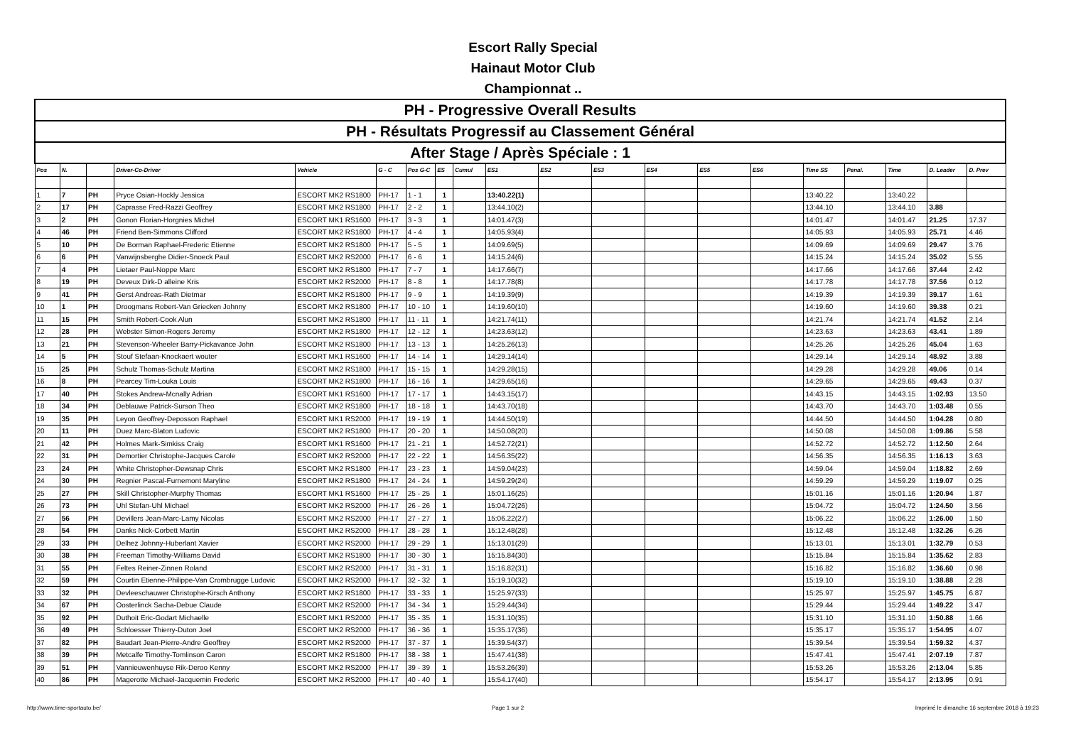Escort Rally Special
Hainaut Motor Club
Championnat ..
| PH - Progressive Overall Results | | | | | | | | | | | | | | | | | | | |
| PH - Résultats Progressif au Classement Général | | | | | | | | | | | | | | | | | | | |
| After Stage / Après Spéciale : 1 | | | | | | | | | | | | | | | | | | | |
| Pos | N. | | Driver-Co-Driver | Vehicle | G - C | Pos G-C | ES | Cumul | ES1 | ES2 | ES3 | ES4 | ES5 | ES6 | Time SS | Penal. | Time | D. Leader | D. Prev |
| 1 | 7 | PH | Pryce Osian-Hockly Jessica | ESCORT MK2 RS1800 | PH-17 | 1 - 1 | 1 | | 13:40.22(1) | | | | | | 13:40.22 | | 13:40.22 | | |
| 2 | 17 | PH | Caprasse Fred-Razzi Geoffrey | ESCORT MK2 RS1800 | PH-17 | 2 - 2 | 1 | | 13:44.10(2) | | | | | | 13:44.10 | | 13:44.10 | 3.88 | |
| 3 | 2 | PH | Gonon Florian-Horgnies Michel | ESCORT MK1 RS1600 | PH-17 | 3 - 3 | 1 | | 14:01.47(3) | | | | | | 14:01.47 | | 14:01.47 | 21.25 | 17.37 |
| 4 | 46 | PH | Friend Ben-Simmons Clifford | ESCORT MK2 RS1800 | PH-17 | 4 - 4 | 1 | | 14:05.93(4) | | | | | | 14:05.93 | | 14:05.93 | 25.71 | 4.46 |
| 5 | 10 | PH | De Borman Raphael-Frederic Etienne | ESCORT MK2 RS1800 | PH-17 | 5 - 5 | 1 | | 14:09.69(5) | | | | | | 14:09.69 | | 14:09.69 | 29.47 | 3.76 |
| 6 | 6 | PH | Vanwijnsberghe Didier-Snoeck Paul | ESCORT MK2 RS2000 | PH-17 | 6 - 6 | 1 | | 14:15.24(6) | | | | | | 14:15.24 | | 14:15.24 | 35.02 | 5.55 |
| 7 | 4 | PH | Lietaer Paul-Noppe Marc | ESCORT MK2 RS1800 | PH-17 | 7 - 7 | 1 | | 14:17.66(7) | | | | | | 14:17.66 | | 14:17.66 | 37.44 | 2.42 |
| 8 | 19 | PH | Deveux Dirk-D alleine Kris | ESCORT MK2 RS2000 | PH-17 | 8 - 8 | 1 | | 14:17.78(8) | | | | | | 14:17.78 | | 14:17.78 | 37.56 | 0.12 |
| 9 | 41 | PH | Gerst Andreas-Rath Dietmar | ESCORT MK2 RS1800 | PH-17 | 9 - 9 | 1 | | 14:19.39(9) | | | | | | 14:19.39 | | 14:19.39 | 39.17 | 1.61 |
| 10 | 1 | PH | Droogmans Robert-Van Griecken Johnny | ESCORT MK2 RS1800 | PH-17 | 10 - 10 | 1 | | 14:19.60(10) | | | | | | 14:19.60 | | 14:19.60 | 39.38 | 0.21 |
| 11 | 15 | PH | Smith Robert-Cook Alun | ESCORT MK2 RS1800 | PH-17 | 11 - 11 | 1 | | 14:21.74(11) | | | | | | 14:21.74 | | 14:21.74 | 41.52 | 2.14 |
| 12 | 28 | PH | Webster Simon-Rogers Jeremy | ESCORT MK2 RS1800 | PH-17 | 12 - 12 | 1 | | 14:23.63(12) | | | | | | 14:23.63 | | 14:23.63 | 43.41 | 1.89 |
| 13 | 21 | PH | Stevenson-Wheeler Barry-Pickavance John | ESCORT MK2 RS1800 | PH-17 | 13 - 13 | 1 | | 14:25.26(13) | | | | | | 14:25.26 | | 14:25.26 | 45.04 | 1.63 |
| 14 | 5 | PH | Stouf Stefaan-Knockaert wouter | ESCORT MK1 RS1600 | PH-17 | 14 - 14 | 1 | | 14:29.14(14) | | | | | | 14:29.14 | | 14:29.14 | 48.92 | 3.88 |
| 15 | 25 | PH | Schulz Thomas-Schulz Martina | ESCORT MK2 RS1800 | PH-17 | 15 - 15 | 1 | | 14:29.28(15) | | | | | | 14:29.28 | | 14:29.28 | 49.06 | 0.14 |
| 16 | 8 | PH | Pearcey Tim-Louka Louis | ESCORT MK2 RS1800 | PH-17 | 16 - 16 | 1 | | 14:29.65(16) | | | | | | 14:29.65 | | 14:29.65 | 49.43 | 0.37 |
| 17 | 40 | PH | Stokes Andrew-Mcnally Adrian | ESCORT MK1 RS1600 | PH-17 | 17 - 17 | 1 | | 14:43.15(17) | | | | | | 14:43.15 | | 14:43.15 | 1:02.93 | 13.50 |
| 18 | 34 | PH | Deblauwe Patrick-Surson Theo | ESCORT MK2 RS1800 | PH-17 | 18 - 18 | 1 | | 14:43.70(18) | | | | | | 14:43.70 | | 14:43.70 | 1:03.48 | 0.55 |
| 19 | 35 | PH | Leyon Geoffrey-Deposson Raphael | ESCORT MK1 RS2000 | PH-17 | 19 - 19 | 1 | | 14:44.50(19) | | | | | | 14:44.50 | | 14:44.50 | 1:04.28 | 0.80 |
| 20 | 11 | PH | Duez Marc-Blaton Ludovic | ESCORT MK2 RS1800 | PH-17 | 20 - 20 | 1 | | 14:50.08(20) | | | | | | 14:50.08 | | 14:50.08 | 1:09.86 | 5.58 |
| 21 | 42 | PH | Holmes Mark-Simkiss Craig | ESCORT MK1 RS1600 | PH-17 | 21 - 21 | 1 | | 14:52.72(21) | | | | | | 14:52.72 | | 14:52.72 | 1:12.50 | 2.64 |
| 22 | 31 | PH | Demortier Christophe-Jacques Carole | ESCORT MK2 RS2000 | PH-17 | 22 - 22 | 1 | | 14:56.35(22) | | | | | | 14:56.35 | | 14:56.35 | 1:16.13 | 3.63 |
| 23 | 24 | PH | White Christopher-Dewsnap Chris | ESCORT MK2 RS1800 | PH-17 | 23 - 23 | 1 | | 14:59.04(23) | | | | | | 14:59.04 | | 14:59.04 | 1:18.82 | 2.69 |
| 24 | 30 | PH | Regnier Pascal-Furnemont Maryline | ESCORT MK2 RS1800 | PH-17 | 24 - 24 | 1 | | 14:59.29(24) | | | | | | 14:59.29 | | 14:59.29 | 1:19.07 | 0.25 |
| 25 | 27 | PH | Skill Christopher-Murphy Thomas | ESCORT MK1 RS1600 | PH-17 | 25 - 25 | 1 | | 15:01.16(25) | | | | | | 15:01.16 | | 15:01.16 | 1:20.94 | 1.87 |
| 26 | 73 | PH | Uhl Stefan-Uhl Michael | ESCORT MK2 RS2000 | PH-17 | 26 - 26 | 1 | | 15:04.72(26) | | | | | | 15:04.72 | | 15:04.72 | 1:24.50 | 3.56 |
| 27 | 56 | PH | Devillers Jean-Marc-Lamy Nicolas | ESCORT MK2 RS2000 | PH-17 | 27 - 27 | 1 | | 15:06.22(27) | | | | | | 15:06.22 | | 15:06.22 | 1:26.00 | 1.50 |
| 28 | 54 | PH | Danks Nick-Corbett Martin | ESCORT MK2 RS2000 | PH-17 | 28 - 28 | 1 | | 15:12.48(28) | | | | | | 15:12.48 | | 15:12.48 | 1:32.26 | 6.26 |
| 29 | 33 | PH | Delhez Johnny-Huberlant Xavier | ESCORT MK2 RS2000 | PH-17 | 29 - 29 | 1 | | 15:13.01(29) | | | | | | 15:13.01 | | 15:13.01 | 1:32.79 | 0.53 |
| 30 | 38 | PH | Freeman Timothy-Williams David | ESCORT MK2 RS1800 | PH-17 | 30 - 30 | 1 | | 15:15.84(30) | | | | | | 15:15.84 | | 15:15.84 | 1:35.62 | 2.83 |
| 31 | 55 | PH | Feltes Reiner-Zinnen Roland | ESCORT MK2 RS2000 | PH-17 | 31 - 31 | 1 | | 15:16.82(31) | | | | | | 15:16.82 | | 15:16.82 | 1:36.60 | 0.98 |
| 32 | 59 | PH | Courtin Etienne-Philippe-Van Crombrugge Ludovic | ESCORT MK2 RS2000 | PH-17 | 32 - 32 | 1 | | 15:19.10(32) | | | | | | 15:19.10 | | 15:19.10 | 1:38.88 | 2.28 |
| 33 | 32 | PH | Devleeschauwer Christophe-Kirsch Anthony | ESCORT MK2 RS1800 | PH-17 | 33 - 33 | 1 | | 15:25.97(33) | | | | | | 15:25.97 | | 15:25.97 | 1:45.75 | 6.87 |
| 34 | 67 | PH | Oosterlinck Sacha-Debue Claude | ESCORT MK2 RS2000 | PH-17 | 34 - 34 | 1 | | 15:29.44(34) | | | | | | 15:29.44 | | 15:29.44 | 1:49.22 | 3.47 |
| 35 | 92 | PH | Duthoit Eric-Godart Michaelle | ESCORT MK1 RS2000 | PH-17 | 35 - 35 | 1 | | 15:31.10(35) | | | | | | 15:31.10 | | 15:31.10 | 1:50.88 | 1.66 |
| 36 | 49 | PH | Schloesser Thierry-Duton Joel | ESCORT MK2 RS2000 | PH-17 | 36 - 36 | 1 | | 15:35.17(36) | | | | | | 15:35.17 | | 15:35.17 | 1:54.95 | 4.07 |
| 37 | 82 | PH | Baudart Jean-Pierre-Andre Geoffrey | ESCORT MK2 RS2000 | PH-17 | 37 - 37 | 1 | | 15:39.54(37) | | | | | | 15:39.54 | | 15:39.54 | 1:59.32 | 4.37 |
| 38 | 39 | PH | Metcalfe Timothy-Tomlinson Caron | ESCORT MK2 RS1800 | PH-17 | 38 - 38 | 1 | | 15:47.41(38) | | | | | | 15:47.41 | | 15:47.41 | 2:07.19 | 7.87 |
| 39 | 51 | PH | Vannieuwenhuyse Rik-Deroo Kenny | ESCORT MK2 RS2000 | PH-17 | 39 - 39 | 1 | | 15:53.26(39) | | | | | | 15:53.26 | | 15:53.26 | 2:13.04 | 5.85 |
| 40 | 86 | PH | Magerotte Michael-Jacquemin Frederic | ESCORT MK2 RS2000 | PH-17 | 40 - 40 | 1 | | 15:54.17(40) | | | | | | 15:54.17 | | 15:54.17 | 2:13.95 | 0.91 |
http://www.time-sportauto.be/ Page 1 sur 2 Imprimé le dimanche 16 septembre 2018 à 19:23